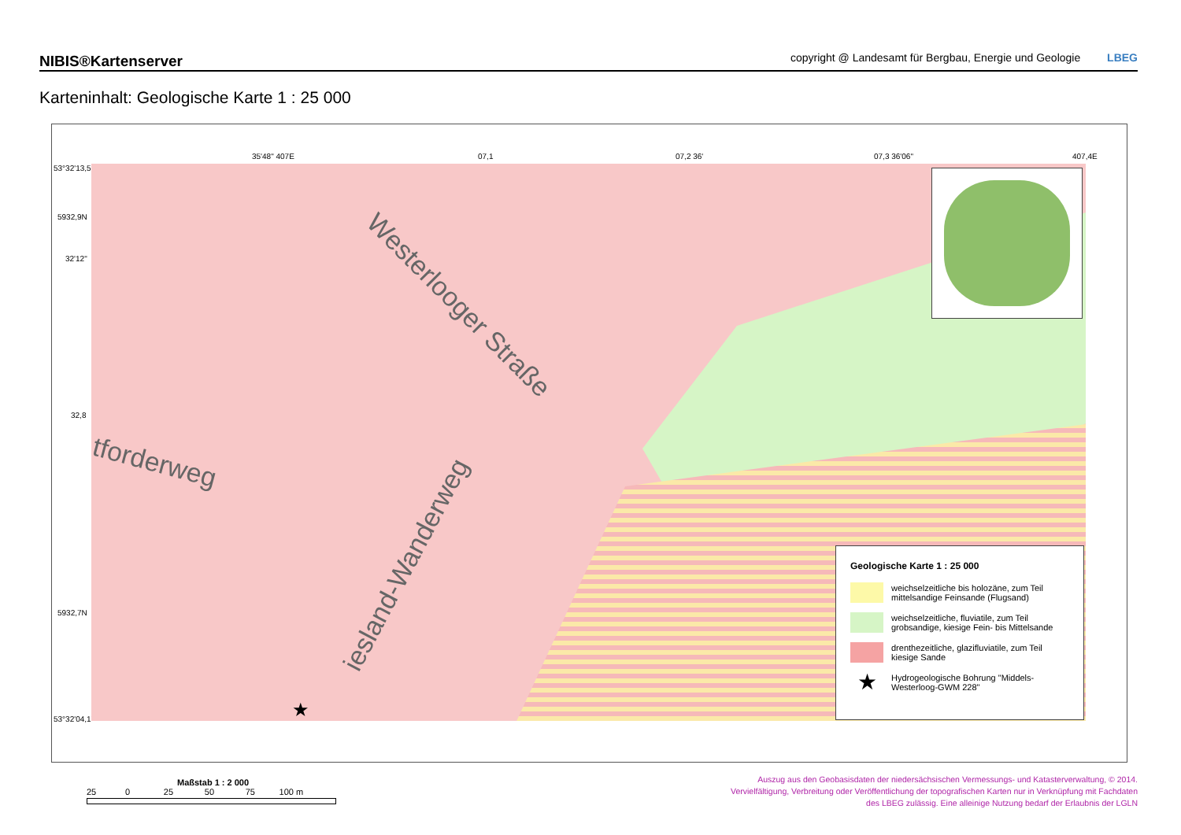NIBIS®Kartenserver copyright @ Landesamt für Bergbau, Energie und Geologie LBEG
Karteninhalt: Geologische Karte 1 : 25 000
35'48" 407E 07,1 07,2 36' 07,3 36'06" 407,4E
53°32'13,5"
5932,9N
32'12"
32,8
5932,7N
53°32'04,1"
Westerlooger Straße
tforderweg
iesland-Wanderweg
★
Geologische Karte 1 : 25 000
weichselzeitliche bis holozäne, zum Teil mittelsandige Feinsande (Flugsand)
weichselzeitliche, fluviatile, zum Teil grobsandige, kiesige Fein- bis Mittelsande
drenthezeitliche, glazifluviatile, zum Teil kiesige Sande
★
Hydrogeologische Bohrung "Middels-Westerloog-GWM 228"
Maßstab 1 : 2 000
25 0 25 50 75 100 m
Auszug aus den Geobasisdaten der niedersächsischen Vermessungs- und Katasterverwaltung, © 2014.
Vervielfältigung, Verbreitung oder Veröffentlichung der topografischen Karten nur in Verknüpfung mit Fachdaten
des LBEG zulässig. Eine alleinige Nutzung bedarf der Erlaubnis der LGLN